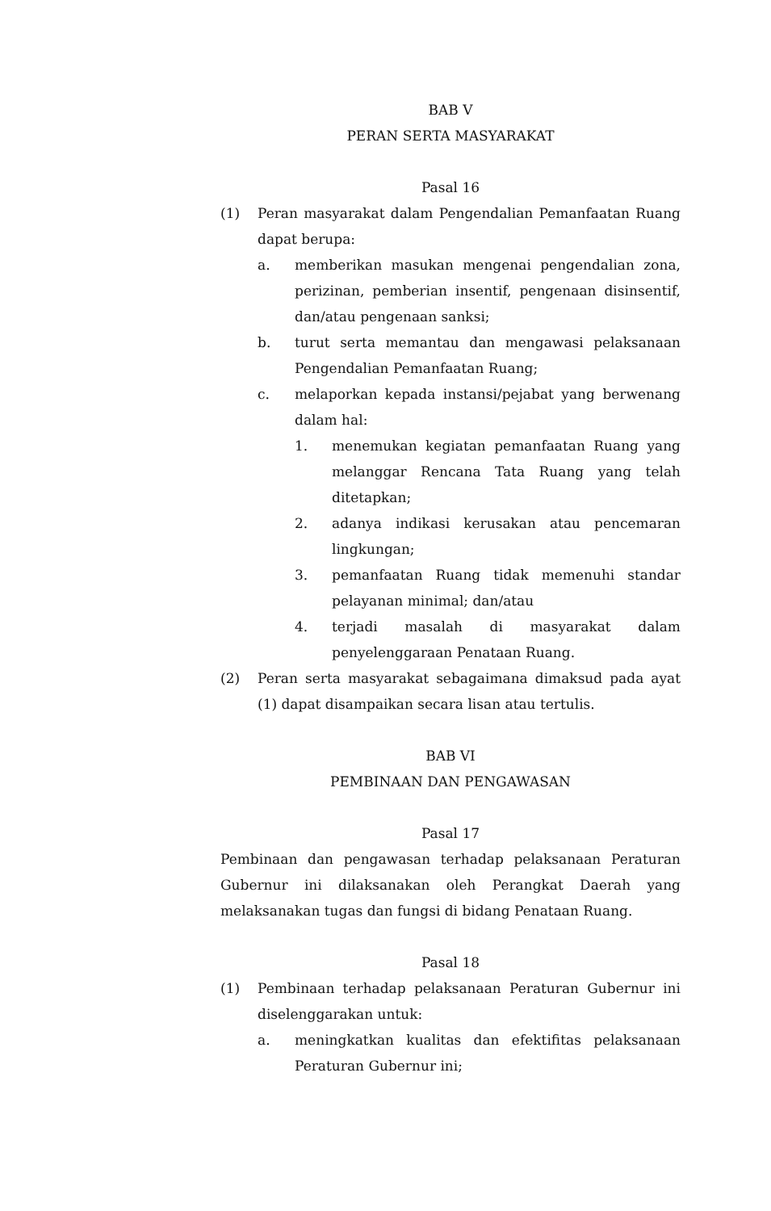BAB V
PERAN SERTA MASYARAKAT
Pasal 16
(1) Peran masyarakat dalam Pengendalian Pemanfaatan Ruang dapat berupa:
a. memberikan masukan mengenai pengendalian zona, perizinan, pemberian insentif, pengenaan disinsentif, dan/atau pengenaan sanksi;
b. turut serta memantau dan mengawasi pelaksanaan Pengendalian Pemanfaatan Ruang;
c. melaporkan kepada instansi/pejabat yang berwenang dalam hal:
1. menemukan kegiatan pemanfaatan Ruang yang melanggar Rencana Tata Ruang yang telah ditetapkan;
2. adanya indikasi kerusakan atau pencemaran lingkungan;
3. pemanfaatan Ruang tidak memenuhi standar pelayanan minimal; dan/atau
4. terjadi masalah di masyarakat dalam penyelenggaraan Penataan Ruang.
(2) Peran serta masyarakat sebagaimana dimaksud pada ayat (1) dapat disampaikan secara lisan atau tertulis.
BAB VI
PEMBINAAN DAN PENGAWASAN
Pasal 17
Pembinaan dan pengawasan terhadap pelaksanaan Peraturan Gubernur ini dilaksanakan oleh Perangkat Daerah yang melaksanakan tugas dan fungsi di bidang Penataan Ruang.
Pasal 18
(1) Pembinaan terhadap pelaksanaan Peraturan Gubernur ini diselenggarakan untuk:
a. meningkatkan kualitas dan efektifitas pelaksanaan Peraturan Gubernur ini;